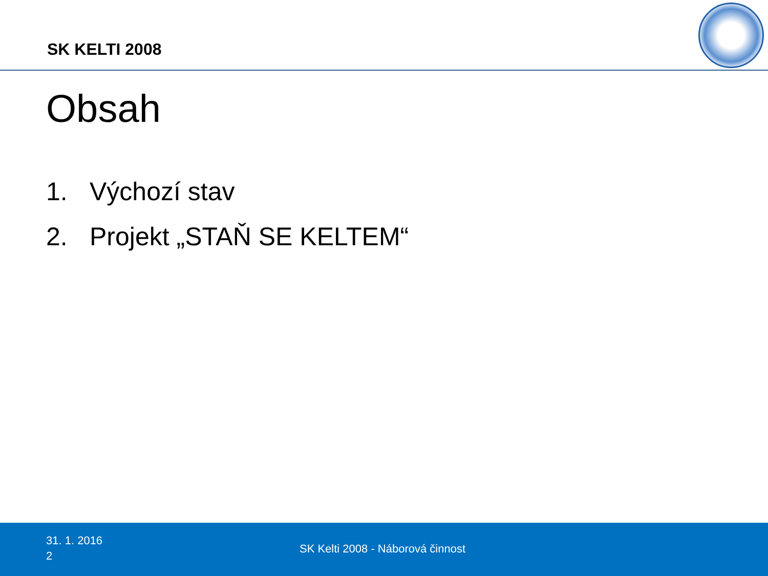SK KELTI 2008
Obsah
1. Výchozí stav
2. Projekt „STAŇ SE KELTEM“
31. 1. 2016
2
SK Kelti 2008 - Náborová činnost